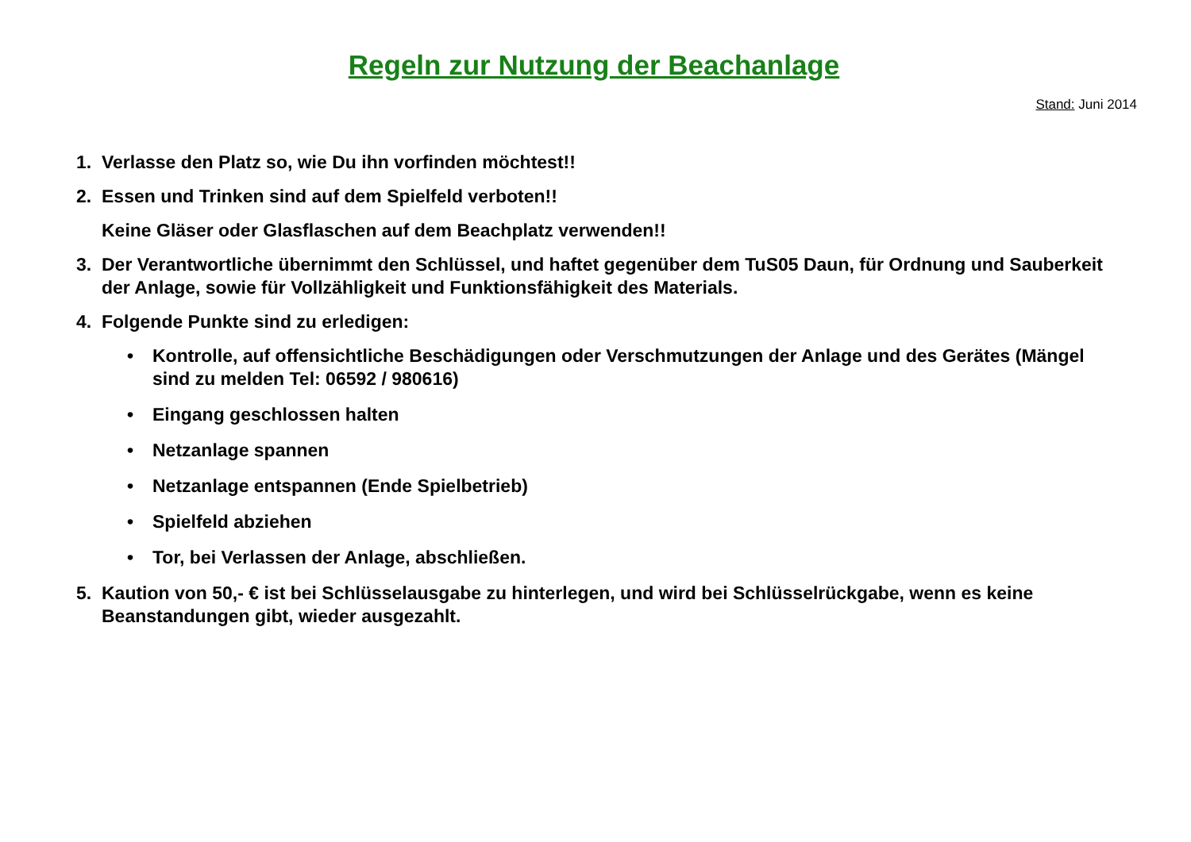Regeln zur Nutzung der Beachanlage
Stand: Juni 2014
1. Verlasse den Platz so, wie Du ihn vorfinden möchtest!!
2. Essen und Trinken sind auf dem Spielfeld verboten!!
Keine Gläser oder Glasflaschen auf dem Beachplatz verwenden!!
3. Der Verantwortliche übernimmt den Schlüssel, und haftet gegenüber dem TuS05 Daun, für Ordnung und Sauberkeit der Anlage, sowie für Vollzähligkeit und Funktionsfähigkeit des Materials.
4. Folgende Punkte sind zu erledigen:
• Kontrolle, auf offensichtliche Beschädigungen oder Verschmutzungen der Anlage und des Gerätes (Mängel sind zu melden Tel: 06592 / 980616)
• Eingang geschlossen halten
• Netzanlage spannen
• Netzanlage entspannen (Ende Spielbetrieb)
• Spielfeld abziehen
• Tor, bei Verlassen der Anlage, abschließen.
5. Kaution von 50,- € ist bei Schlüsselausgabe zu hinterlegen, und wird bei Schlüsselrückgabe, wenn es keine Beanstandungen gibt, wieder ausgezahlt.